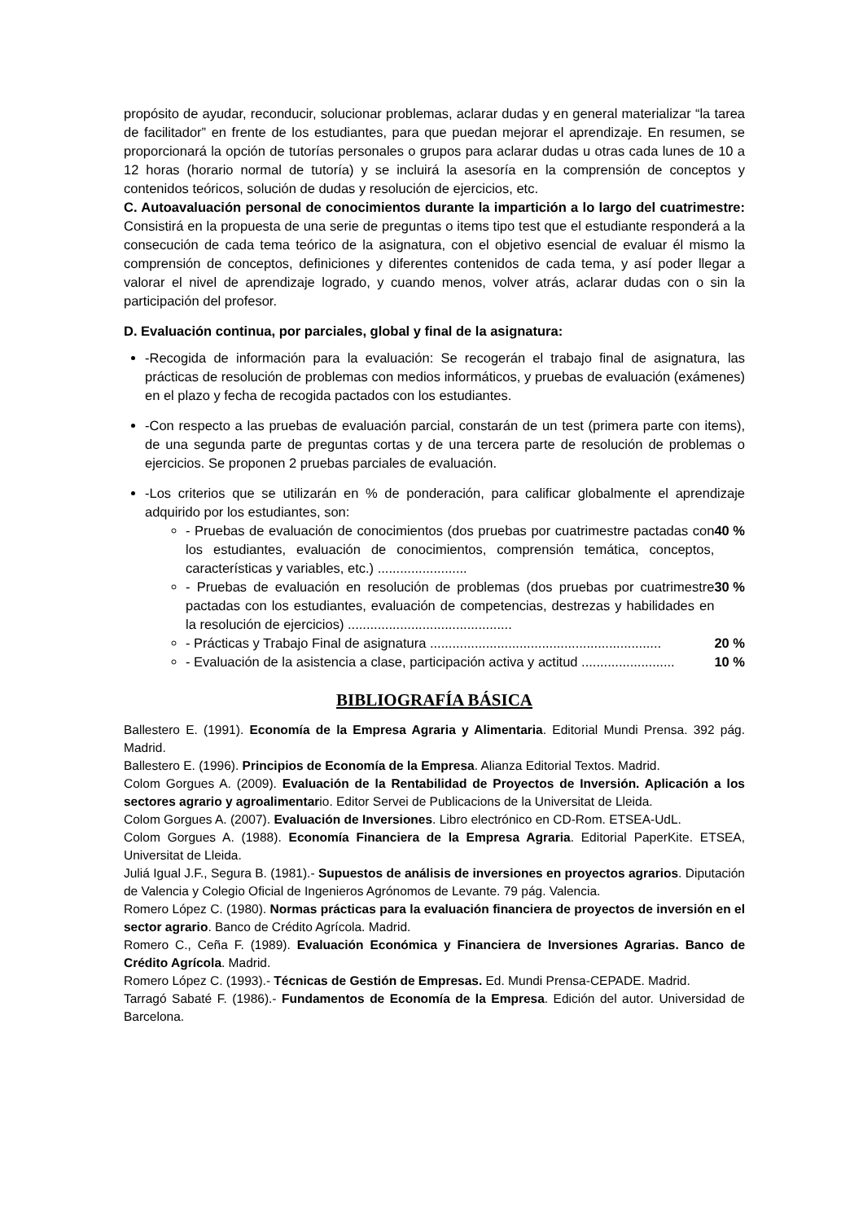propósito de ayudar, reconducir, solucionar problemas, aclarar dudas y en general materializar “la tarea de facilitador” en frente de los estudiantes, para que puedan mejorar el aprendizaje. En resumen, se proporcionará la opción de tutorías personales o grupos para aclarar dudas u otras cada lunes de 10 a 12 horas (horario normal de tutoría) y se incluirá la asesoría en la comprensión de conceptos y contenidos teóricos, solución de dudas y resolución de ejercicios, etc.
C. Autoavaluación personal de conocimientos durante la impartición a lo largo del cuatrimestre: Consistirá en la propuesta de una serie de preguntas o items tipo test que el estudiante responderá a la consecución de cada tema teórico de la asignatura, con el objetivo esencial de evaluar él mismo la comprensión de conceptos, definiciones y diferentes contenidos de cada tema, y así poder llegar a valorar el nivel de aprendizaje logrado, y cuando menos, volver atrás, aclarar dudas con o sin la participación del profesor.
D. Evaluación continua, por parciales, global y final de la asignatura:
-Recogida de información para la evaluación: Se recogerán el trabajo final de asignatura, las prácticas de resolución de problemas con medios informáticos, y pruebas de evaluación (exámenes) en el plazo y fecha de recogida pactados con los estudiantes.
-Con respecto a las pruebas de evaluación parcial, constarán de un test (primera parte con items), de una segunda parte de preguntas cortas y de una tercera parte de resolución de problemas o ejercicios. Se proponen 2 pruebas parciales de evaluación.
-Los criterios que se utilizarán en % de ponderación, para calificar globalmente el aprendizaje adquirido por los estudiantes, son:
- Pruebas de evaluación de conocimientos (dos pruebas por cuatrimestre pactadas con los estudiantes, evaluación de conocimientos, comprensión temática, conceptos, características y variables, etc.) ........................ 40 %
- Pruebas de evaluación en resolución de problemas (dos pruebas por cuatrimestre pactadas con los estudiantes, evaluación de competencias, destrezas y habilidades en la resolución de ejercicios) ............................................ 30 %
- Prácticas y Trabajo Final de asignatura .............................................................. 20 %
- Evaluación de la asistencia a clase, participación activa y actitud ......................... 10 %
BIBLIOGRAFÍA BÁSICA
Ballestero E. (1991). Economía de la Empresa Agraria y Alimentaria. Editorial Mundi Prensa. 392 pág. Madrid.
Ballestero E. (1996). Principios de Economía de la Empresa. Alianza Editorial Textos. Madrid.
Colom Gorgues A. (2009). Evaluación de la Rentabilidad de Proyectos de Inversión. Aplicación a los sectores agrario y agroalimentario. Editor Servei de Publicacions de la Universitat de Lleida.
Colom Gorgues A. (2007). Evaluación de Inversiones. Libro electrónico en CD-Rom. ETSEA-UdL.
Colom Gorgues A. (1988). Economía Financiera de la Empresa Agraria. Editorial PaperKite. ETSEA, Universitat de Lleida.
Juliá Igual J.F., Segura B. (1981).- Supuestos de análisis de inversiones en proyectos agrarios. Diputación de Valencia y Colegio Oficial de Ingenieros Agrónomos de Levante. 79 pág. Valencia.
Romero López C. (1980). Normas prácticas para la evaluación financiera de proyectos de inversión en el sector agrario. Banco de Crédito Agrícola. Madrid.
Romero C., Ceña F. (1989). Evaluación Económica y Financiera de Inversiones Agrarias. Banco de Crédito Agrícola. Madrid.
Romero López C. (1993).- Técnicas de Gestión de Empresas. Ed. Mundi Prensa-CEPADE. Madrid.
Tarragó Sabaté F. (1986).- Fundamentos de Economía de la Empresa. Edición del autor. Universidad de Barcelona.